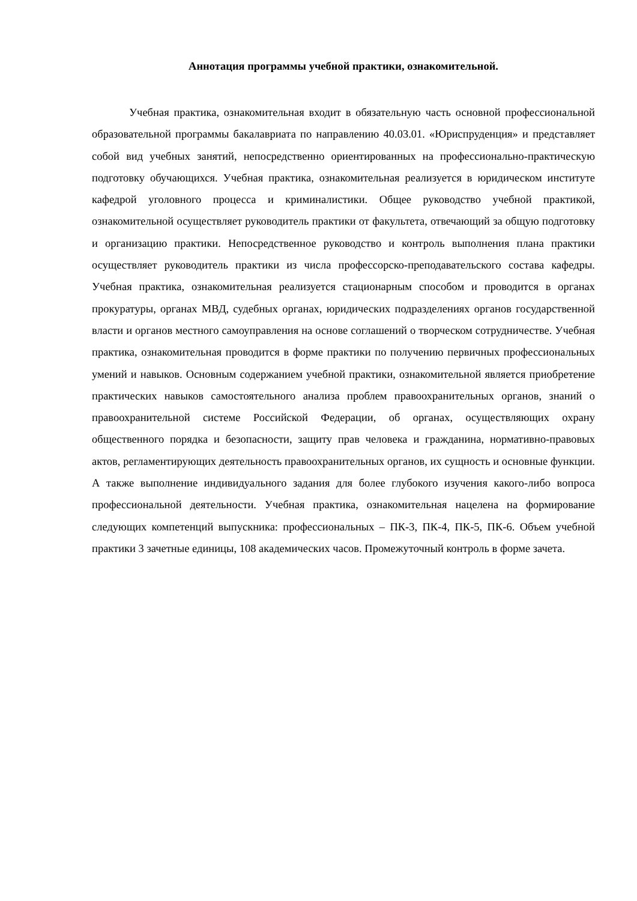Аннотация программы учебной практики, ознакомительной.
Учебная практика, ознакомительная входит в обязательную часть основной профессиональной образовательной программы бакалавриата по направлению 40.03.01. «Юриспруденция» и представляет собой вид учебных занятий, непосредственно ориентированных на профессионально-практическую подготовку обучающихся. Учебная практика, ознакомительная реализуется в юридическом институте кафедрой уголовного процесса и криминалистики. Общее руководство учебной практикой, ознакомительной осуществляет руководитель практики от факультета, отвечающий за общую подготовку и организацию практики. Непосредственное руководство и контроль выполнения плана практики осуществляет руководитель практики из числа профессорско-преподавательского состава кафедры. Учебная практика, ознакомительная реализуется стационарным способом и проводится в органах прокуратуры, органах МВД, судебных органах, юридических подразделениях органов государственной власти и органов местного самоуправления на основе соглашений о творческом сотрудничестве. Учебная практика, ознакомительная проводится в форме практики по получению первичных профессиональных умений и навыков. Основным содержанием учебной практики, ознакомительной является приобретение практических навыков самостоятельного анализа проблем правоохранительных органов, знаний о правоохранительной системе Российской Федерации, об органах, осуществляющих охрану общественного порядка и безопасности, защиту прав человека и гражданина, нормативно-правовых актов, регламентирующих деятельность правоохранительных органов, их сущность и основные функции. А также выполнение индивидуального задания для более глубокого изучения какого-либо вопроса профессиональной деятельности. Учебная практика, ознакомительная нацелена на формирование следующих компетенций выпускника: профессиональных – ПК-3, ПК-4, ПК-5, ПК-6. Объем учебной практики 3 зачетные единицы, 108 академических часов. Промежуточный контроль в форме зачета.